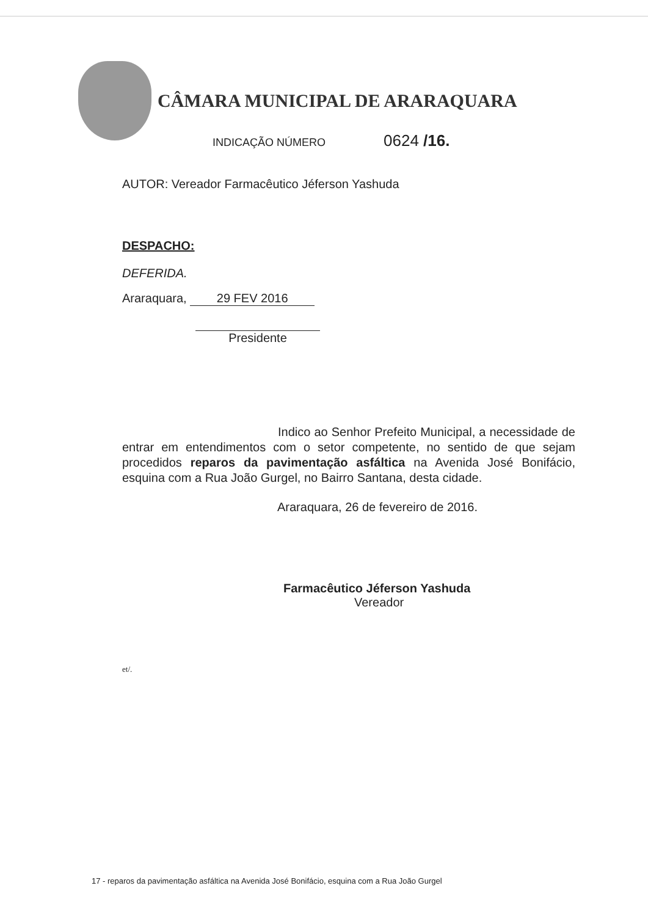CÂMARA MUNICIPAL DE ARARAQUARA
INDICAÇÃO NÚMERO 0624 /16.
AUTOR: Vereador Farmacêutico Jéferson Yashuda
DESPACHO:
DEFERIDA.
Araraquara, 29 FEV 2016
Presidente
Indico ao Senhor Prefeito Municipal, a necessidade de entrar em entendimentos com o setor competente, no sentido de que sejam procedidos reparos da pavimentação asfáltica na Avenida José Bonifácio, esquina com a Rua João Gurgel, no Bairro Santana, desta cidade.
Araraquara, 26 de fevereiro de 2016.
Farmacêutico Jéferson Yashuda
Vereador
et/.
17 - reparos da pavimentação asfáltica na Avenida José Bonifácio, esquina com a Rua João Gurgel